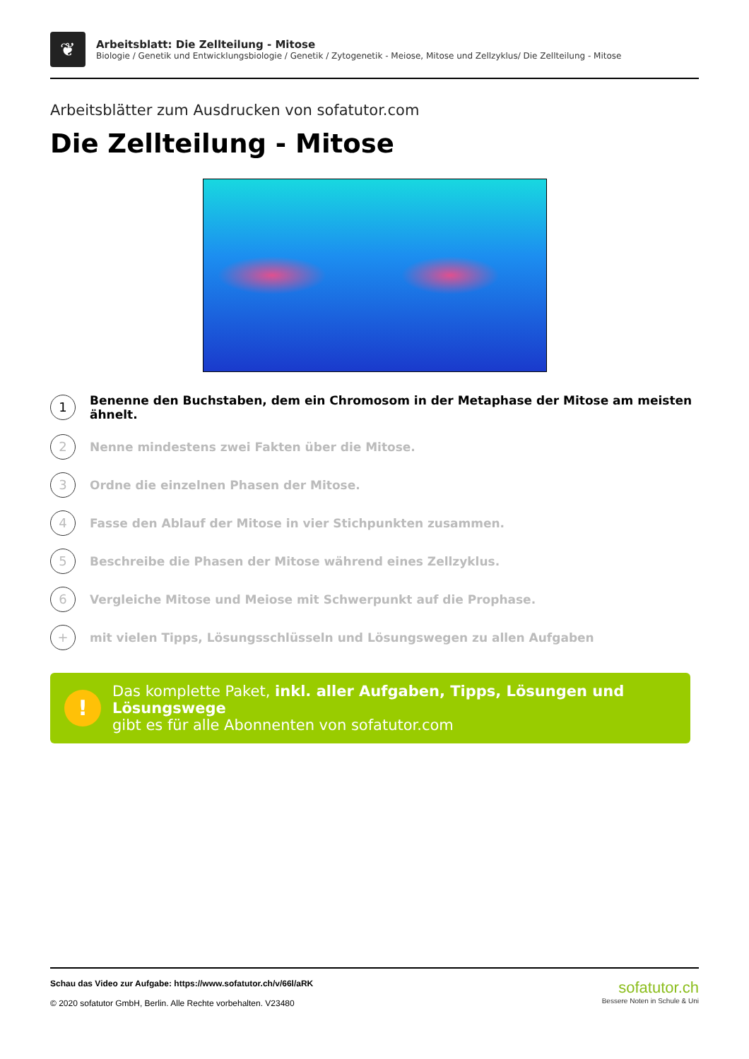❦
Arbeitsblatt: Die Zellteilung - Mitose
Biologie / Genetik und Entwicklungsbiologie / Genetik / Zytogenetik - Meiose, Mitose und Zellzyklus/ Die Zellteilung - Mitose
Arbeitsblätter zum Ausdrucken von sofatutor.com
Die Zellteilung - Mitose
1 Benenne den Buchstaben, dem ein Chromosom in der Metaphase der Mitose am meisten ähnelt.
2 Nenne mindestens zwei Fakten über die Mitose.
3 Ordne die einzelnen Phasen der Mitose.
4 Fasse den Ablauf der Mitose in vier Stichpunkten zusammen.
5 Beschreibe die Phasen der Mitose während eines Zellzyklus.
6 Vergleiche Mitose und Meiose mit Schwerpunkt auf die Prophase.
+ mit vielen Tipps, Lösungsschlüsseln und Lösungswegen zu allen Aufgaben
!
Das komplette Paket, inkl. aller Aufgaben, Tipps, Lösungen und Lösungswege
gibt es für alle Abonnenten von sofatutor.com
Schau das Video zur Aufgabe: https://www.sofatutor.ch/v/66l/aRK
© 2020 sofatutor GmbH, Berlin. Alle Rechte vorbehalten. V23480
sofatutor.ch
Bessere Noten in Schule & Uni